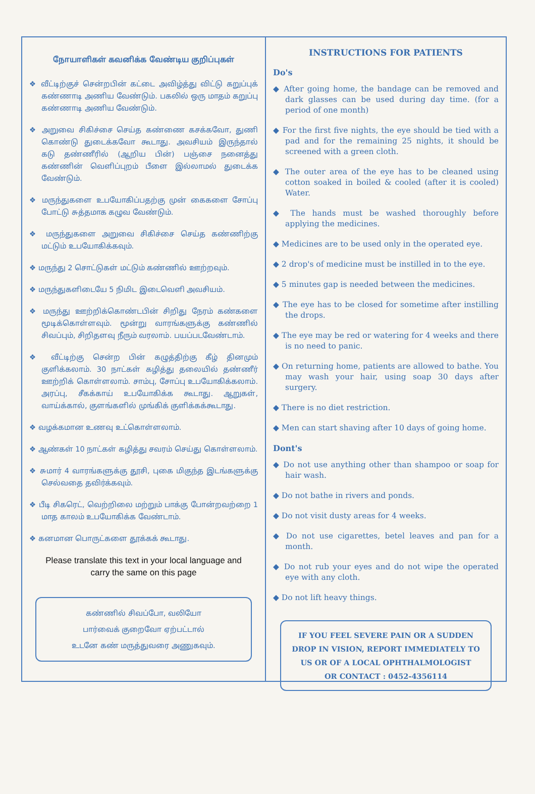நோயாளிகள் கவனிக்க வேண்டிய குறிப்புகள்
❖ வீட்டிற்குச் சென்றபின் கட்டை அவிழ்த்து விட்டு கறுப்புக் கண்ணாடி அணிய வேண்டும். பகலில் ஒரு மாதம் கறுப்பு கண்ணாடி அணிய வேண்டும்.
❖ அறுவை சிகிச்சை செய்த கண்ணை கசக்கவோ, துணி கொண்டு துடைக்கவோ கூடாது. அவசியம் இருந்தால் கடு தண்ணீரில் (ஆறிய பின்) பஞ்சை நனைத்து கண்ணின் வெளிப்புறம் பீளை இல்லாமல் துடைக்க வேண்டும்.
❖ மருந்துகளை உபயோகிப்பதற்கு முன் கைகளை சோப்பு போட்டு சுத்தமாக கழுவ வேண்டும்.
❖ மருந்துகளை அறுவை சிகிச்சை செய்த கண்ணிற்கு மட்டும் உபயோகிக்கவும்.
❖ மருந்து 2 சொட்டுகள் மட்டும் கண்ணில் ஊற்றவும்.
❖ மருந்துகளிடையே 5 நிமிட இடைவெளி அவசியம்.
❖ மருந்து ஊற்றிக்கொண்டபின் சிறிது நேரம் கண்களை மூடிக்கொள்ளவும். மூன்று வாரங்களுக்கு கண்ணில் சிவப்பும், சிறிதளவு நீரும் வரலாம். பயப்படவேண்டாம்.
❖ வீட்டிற்கு சென்ற பின் கழுத்திற்கு கீழ் தினமும் குளிக்கலாம். 30 நாட்கள் கழித்து தலையில் தண்ணீர் ஊற்றிக் கொள்ளலாம். சாம்பு, சோப்பு உபயோகிக்கலாம். அரப்பு, சீகக்காய் உபயோகிக்க கூடாது. ஆறுகள், வாய்க்கால், குளங்களில் முங்கிக் குளிக்கக்கூடாது.
❖ வழக்கமான உணவு உட்கொள்ளலாம்.
❖ ஆண்கள் 10 நாட்கள் கழித்து சவரம் செய்து கொள்ளலாம்.
❖ சுமார் 4 வாரங்களுக்கு தூசி, புகை மிகுந்த இடங்களுக்கு செல்வதை தவிர்க்கவும்.
❖ பீடி சிகரெட், வெற்றிலை மற்றும் பாக்கு போன்றவற்றை 1 மாத காலம் உபயோகிக்க வேண்டாம்.
❖ கனமான பொருட்களை தூக்கக் கூடாது.
Please translate this text in your local language and
carry the same on this page
கண்ணில் சிவப்போ, வலியோ
பார்வைக் குறைவோ ஏற்பட்டால்
உடனே கண் மருத்துவரை அணுகவும்.
INSTRUCTIONS FOR PATIENTS
Do's
◆ After going home, the bandage can be removed and dark glasses can be used during day time. (for a period of one month)
◆ For the first five nights, the eye should be tied with a pad and for the remaining 25 nights, it should be screened with a green cloth.
◆ The outer area of the eye has to be cleaned using cotton soaked in boiled & cooled (after it is cooled) Water.
◆ The hands must be washed thoroughly before applying the medicines.
◆ Medicines are to be used only in the operated eye.
◆ 2 drop's of medicine must be instilled in to the eye.
◆ 5 minutes gap is needed between the medicines.
◆ The eye has to be closed for sometime after instilling the drops.
◆ The eye may be red or watering for 4 weeks and there is no need to panic.
◆ On returning home, patients are allowed to bathe. You may wash your hair, using soap 30 days after surgery.
◆ There is no diet restriction.
◆ Men can start shaving after 10 days of going home.
Dont's
◆ Do not use anything other than shampoo or soap for hair wash.
◆ Do not bathe in rivers and ponds.
◆ Do not visit dusty areas for 4 weeks.
◆ Do not use cigarettes, betel leaves and pan for a month.
◆ Do not rub your eyes and do not wipe the operated eye with any cloth.
◆ Do not lift heavy things.
IF YOU FEEL SEVERE PAIN OR A SUDDEN DROP IN VISION, REPORT IMMEDIATELY TO US OR OF A LOCAL OPHTHALMOLOGIST
OR CONTACT : 0452-4356114